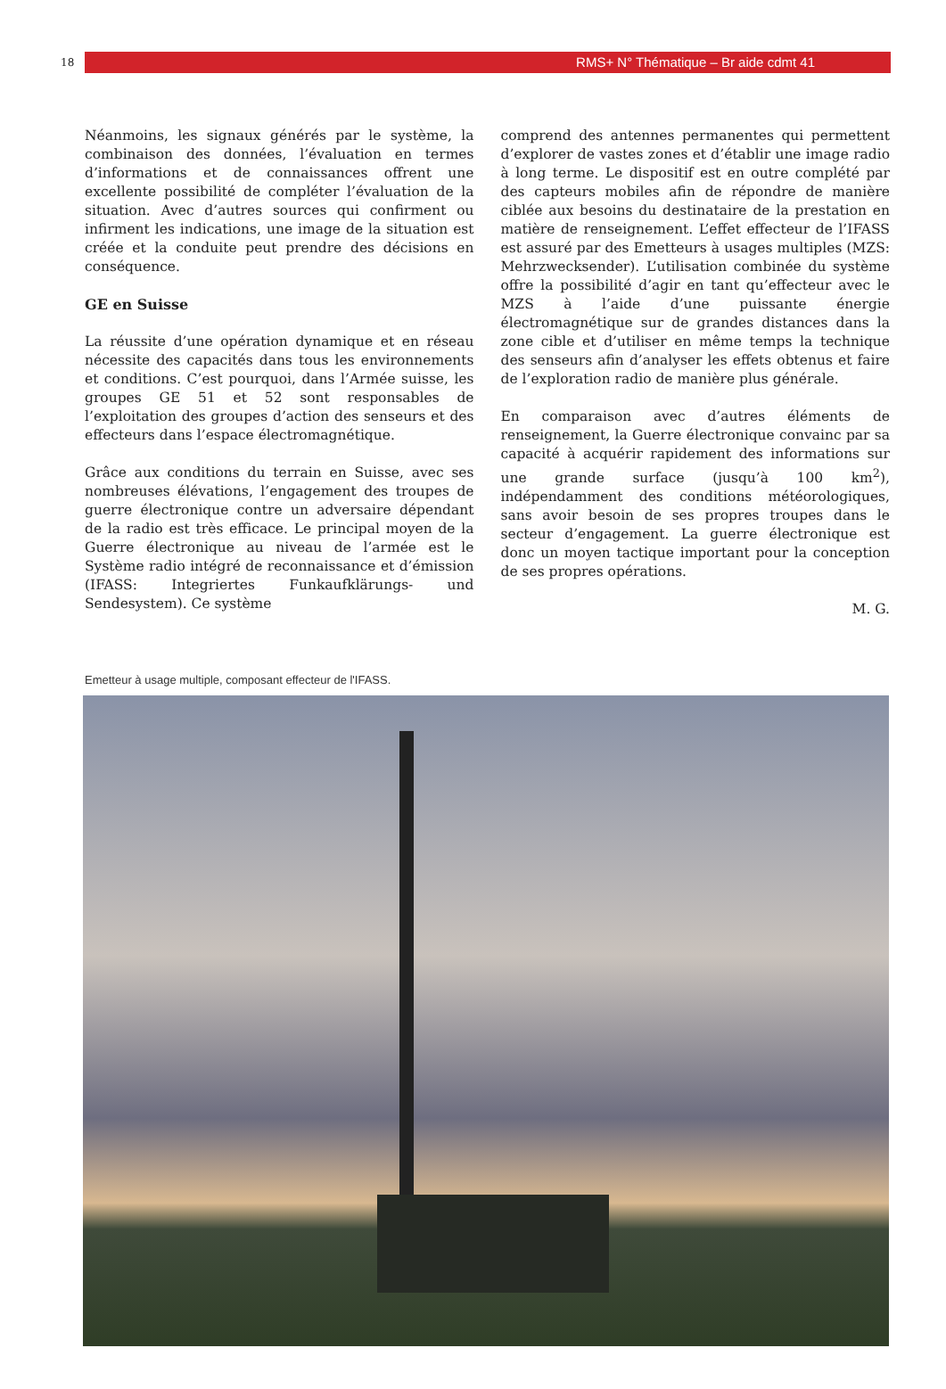18
RMS+ N° Thématique – Br aide cdmt 41
Néanmoins, les signaux générés par le système, la combinaison des données, l’évaluation en termes d’informations et de connaissances offrent une excellente possibilité de compléter l’évaluation de la situation. Avec d’autres sources qui confirment ou infirment les indications, une image de la situation est créée et la conduite peut prendre des décisions en conséquence.
GE en Suisse
La réussite d’une opération dynamique et en réseau nécessite des capacités dans tous les environnements et conditions. C’est pourquoi, dans l’Armée suisse, les groupes GE 51 et 52 sont responsables de l’exploitation des groupes d’action des senseurs et des effecteurs dans l’espace électromagnétique.
Grâce aux conditions du terrain en Suisse, avec ses nombreuses élévations, l’engagement des troupes de guerre électronique contre un adversaire dépendant de la radio est très efficace. Le principal moyen de la Guerre électronique au niveau de l’armée est le Système radio intégré de reconnaissance et d’émission (IFASS: Integriertes Funkaufklärungs- und Sendesystem). Ce système
comprend des antennes permanentes qui permettent d’explorer de vastes zones et d’établir une image radio à long terme. Le dispositif est en outre complété par des capteurs mobiles afin de répondre de manière ciblée aux besoins du destinataire de la prestation en matière de renseignement. L’effet effecteur de l’IFASS est assuré par des Emetteurs à usages multiples (MZS: Mehrzwecksender). L’utilisation combinée du système offre la possibilité d’agir en tant qu’effecteur avec le MZS à l’aide d’une puissante énergie électromagnétique sur de grandes distances dans la zone cible et d’utiliser en même temps la technique des senseurs afin d’analyser les effets obtenus et faire de l’exploration radio de manière plus générale.
En comparaison avec d’autres éléments de renseignement, la Guerre électronique convainc par sa capacité à acquérir rapidement des informations sur une grande surface (jusqu’à 100 km<sup>2</sup>), indépendamment des conditions météorologiques, sans avoir besoin de ses propres troupes dans le secteur d’engagement. La guerre électronique est donc un moyen tactique important pour la conception de ses propres opérations.
M. G.
Emetteur à usage multiple, composant effecteur de l'IFASS.